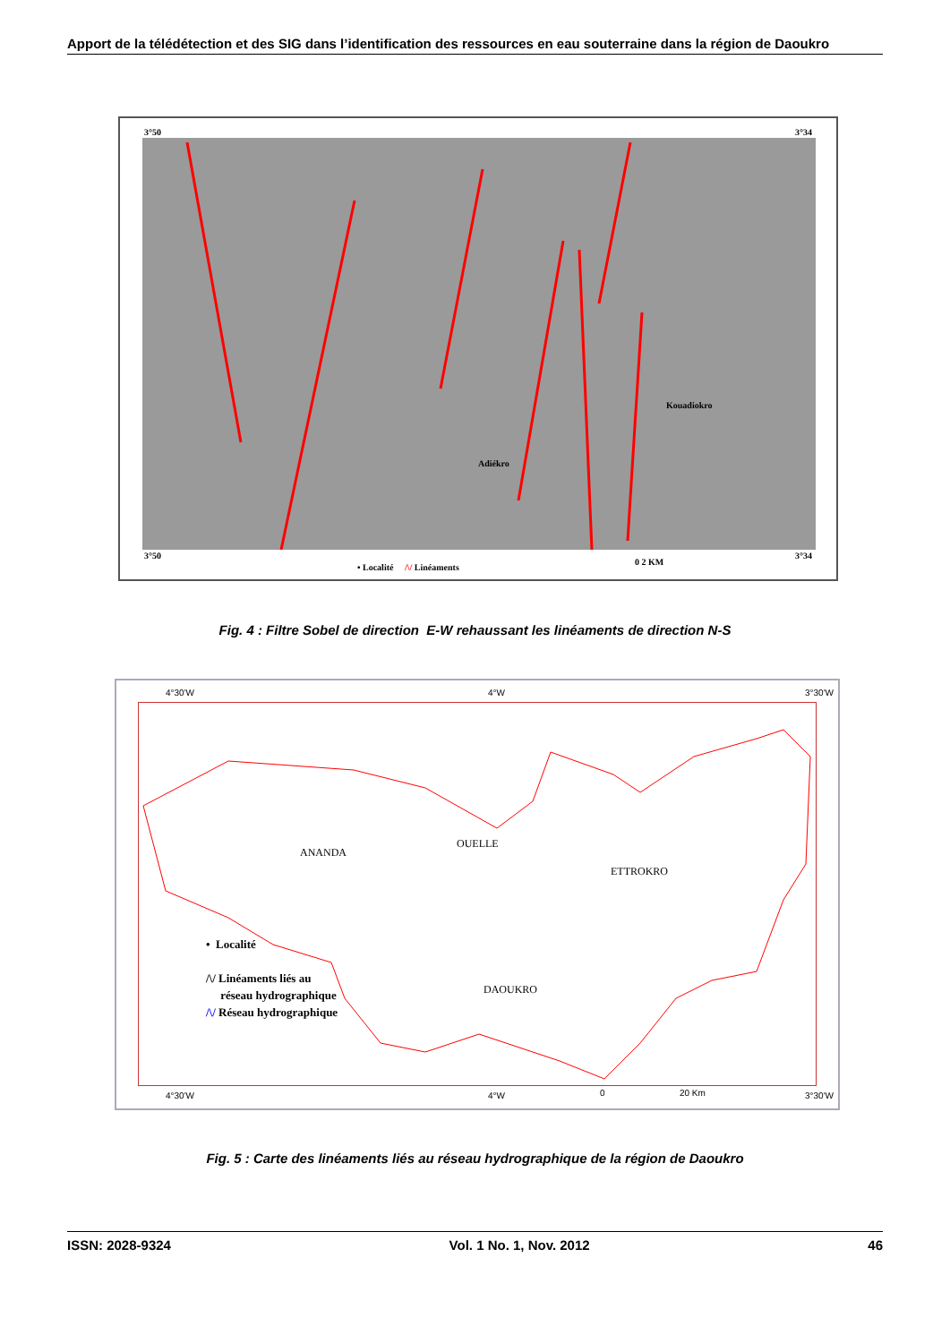Apport de la télédétection et des SIG dans l’identification des ressources en eau souterraine dans la région de Daoukro
3°50 3°34
Adiékro
Kouadiokro
3°50 3°34
• Localité /\/ Linéaments
0 2 KM
Fig. 4 : Filtre Sobel de direction E-W rehaussant les linéaments de direction N-S
4°30'W 4°W 3°30'W
ANANDA
OUELLE
ETTROKRO
DAOUKRO
• Localité
/\/ Linéaments liés au
réseau hydrographique
/\/ Réseau hydrographique
4°30'W 4°W 0 20 Km 3°30'W
Fig. 5 : Carte des linéaments liés au réseau hydrographique de la région de Daoukro
ISSN: 2028-9324 Vol. 1 No. 1, Nov. 2012 46